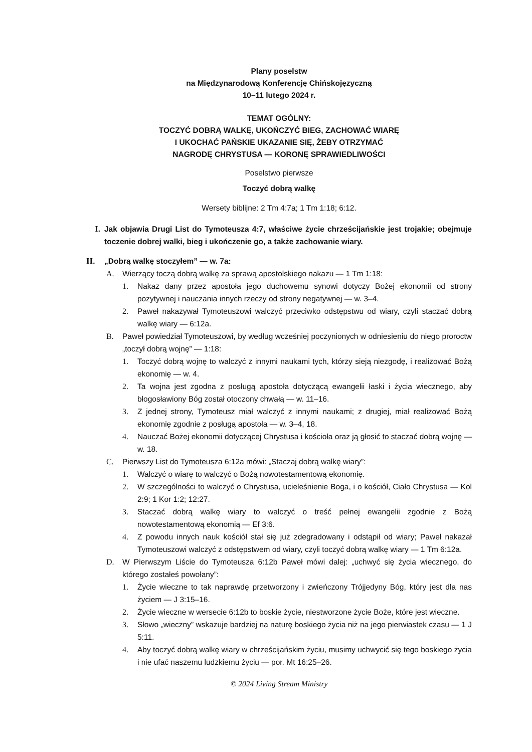Plany poselstw
na Międzynarodową Konferencję Chińskojęzyczną
10–11 lutego 2024 r.
TEMAT OGÓLNY:
TOCZYĆ DOBRĄ WALKĘ, UKOŃCZYĆ BIEG, ZACHOWAĆ WIARĘ
I UKOCHAĆ PAŃSKIE UKAZANIE SIĘ, ŻEBY OTRZYMAĆ
NAGRODĘ CHRYSTUSA — KORONĘ SPRAWIEDLIWOŚCI
Poselstwo pierwsze
Toczyć dobrą walkę
Wersety biblijne: 2 Tm 4:7a; 1 Tm 1:18; 6:12.
I. Jak objawia Drugi List do Tymoteusza 4:7, właściwe życie chrześcijańskie jest trojakie; obejmuje toczenie dobrej walki, bieg i ukończenie go, a także zachowanie wiary.
II. „Dobrą walkę stoczyłem” — w. 7a:
A. Wierzący toczą dobrą walkę za sprawą apostolskiego nakazu — 1 Tm 1:18:
1. Nakaz dany przez apostoła jego duchowemu synowi dotyczy Bożej ekonomii od strony pozytywnej i nauczania innych rzeczy od strony negatywnej — w. 3–4.
2. Paweł nakazywał Tymoteuszowi walczyć przeciwko odstępstwu od wiary, czyli staczać dobrą walkę wiary — 6:12a.
B. Paweł powiedział Tymoteuszowi, by według wcześniej poczynionych w odniesieniu do niego proroctw „toczył dobrą wojnę” — 1:18:
1. Toczyć dobrą wojnę to walczyć z innymi naukami tych, którzy sieją niezgodę, i realizować Bożą ekonomię — w. 4.
2. Ta wojna jest zgodna z posługą apostoła dotyczącą ewangelii łaski i życia wiecznego, aby błogosławiony Bóg został otoczony chwałą — w. 11–16.
3. Z jednej strony, Tymoteusz miał walczyć z innymi naukami; z drugiej, miał realizować Bożą ekonomię zgodnie z posługą apostoła — w. 3–4, 18.
4. Nauczać Bożej ekonomii dotyczącej Chrystusa i kościoła oraz ją głosić to staczać dobrą wojnę — w. 18.
C. Pierwszy List do Tymoteusza 6:12a mówi: „Staczaj dobrą walkę wiary”:
1. Walczyć o wiarę to walczyć o Bożą nowotestamentową ekonomię.
2. W szczególności to walczyć o Chrystusa, ucieleśnienie Boga, i o kościół, Ciało Chrystusa — Kol 2:9; 1 Kor 1:2; 12:27.
3. Staczać dobrą walkę wiary to walczyć o treść pełnej ewangelii zgodnie z Bożą nowotestamentową ekonomią — Ef 3:6.
4. Z powodu innych nauk kościół stał się już zdegradowany i odstąpił od wiary; Paweł nakazał Tymoteuszowi walczyć z odstępstwem od wiary, czyli toczyć dobrą walkę wiary — 1 Tm 6:12a.
D. W Pierwszym Liście do Tymoteusza 6:12b Paweł mówi dalej: „uchwyć się życia wiecznego, do którego zostałeś powołany”:
1. Życie wieczne to tak naprawdę przetworzony i zwieńczony Trójjedyny Bóg, który jest dla nas życiem — J 3:15–16.
2. Życie wieczne w wersecie 6:12b to boskie życie, niestworzone życie Boże, które jest wieczne.
3. Słowo „wieczny” wskazuje bardziej na naturę boskiego życia niż na jego pierwiastek czasu — 1 J 5:11.
4. Aby toczyć dobrą walkę wiary w chrześcijańskim życiu, musimy uchwycić się tego boskiego życia i nie ufać naszemu ludzkiemu życiu — por. Mt 16:25–26.
© 2024 Living Stream Ministry